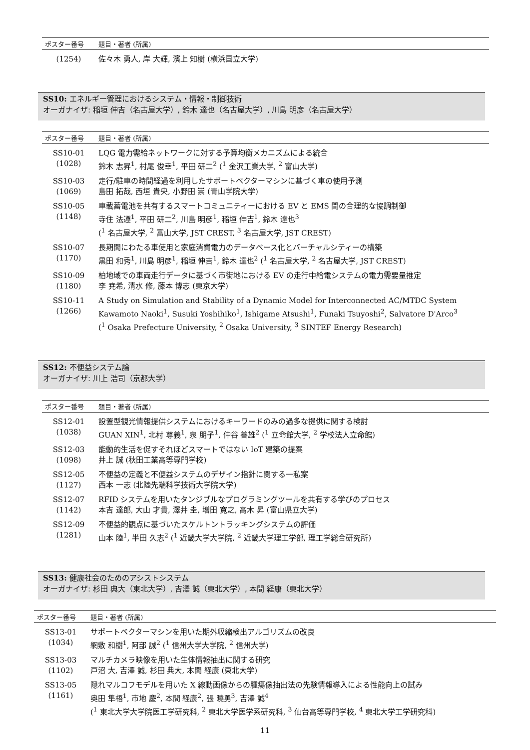| ポスター番号 | 題目・著者 (所属) |
| --- | --- |
| (1254) | 佐々木 勇人, 岸 大輝, 濱上 知樹 (横浜国立大学) |
SS10: エネルギー管理におけるシステム・情報・制御技術
オーガナイザ: 稲垣 伸吉（名古屋大学）, 鈴木 達也（名古屋大学）, 川島 明彦（名古屋大学）
| ポスター番号 | 題目・著者 (所属) |
| --- | --- |
| SS10-01 (1028) | LQG 電力需給ネットワークに対する予算均衡メカニズムによる統合 鈴木 志昇<sup>1</sup>, 村尾 俊幸<sup>1</sup>, 平田 研二<sup>2</sup> (<sup>1</sup> 金沢工業大学, <sup>2</sup> 富山大学) |
| SS10-03 (1069) | 走行/駐車の時間経過を利用したサポートベクターマシンに基づく車の使用予測 島田 拓哉, 西垣 貴央, 小野田 崇 (青山学院大学) |
| SS10-05 (1148) | 車載蓄電池を共有するスマートコミュニティーにおける EV と EMS 間の合理的な協調制御 寺住 法遵<sup>1</sup>, 平田 研二<sup>2</sup>, 川島 明彦<sup>1</sup>, 稲垣 伸吉<sup>1</sup>, 鈴木 達也<sup>3</sup> (<sup>1</sup> 名古屋大学, <sup>2</sup> 富山大学, JST CREST, <sup>3</sup> 名古屋大学, JST CREST) |
| SS10-07 (1170) | 長期間にわたる車使用と家庭消費電力のデータベース化とバーチャルシティーの構築 黒田 和秀<sup>1</sup>, 川島 明彦<sup>1</sup>, 稲垣 伸吉<sup>1</sup>, 鈴木 達也<sup>2</sup> (<sup>1</sup> 名古屋大学, <sup>2</sup> 名古屋大学, JST CREST) |
| SS10-09 (1180) | 柏地域での車両走行データに基づく市街地における EV の走行中給電システムの電力需要量推定 李 尭希, 清水 修, 藤本 博志 (東京大学) |
| SS10-11 (1266) | A Study on Simulation and Stability of a Dynamic Model for Interconnected AC/MTDC System Kawamoto Naoki<sup>1</sup>, Susuki Yoshihiko<sup>1</sup>, Ishigame Atsushi<sup>1</sup>, Funaki Tsuyoshi<sup>2</sup>, Salvatore D'Arco<sup>3</sup> (<sup>1</sup> Osaka Prefecture University, <sup>2</sup> Osaka University, <sup>3</sup> SINTEF Energy Research) |
SS12: 不便益システム論
オーガナイザ: 川上 浩司（京都大学）
| ポスター番号 | 題目・著者 (所属) |
| --- | --- |
| SS12-01 (1038) | 設置型観光情報提供システムにおけるキーワードのみの過多な提供に関する検討 GUAN XIN<sup>1</sup>, 北村 尊義<sup>1</sup>, 泉 朋子<sup>1</sup>, 仲谷 善雄<sup>2</sup> (<sup>1</sup> 立命館大学, <sup>2</sup> 学校法人立命館) |
| SS12-03 (1098) | 能動的生活を促すそれほどスマートではない IoT 建築の提案 井上 誠 (秋田工業高等専門学校) |
| SS12-05 (1127) | 不便益の定義と不便益システムのデザイン指針に関する一私案 西本 一志 (北陸先端科学技術大学院大学) |
| SS12-07 (1142) | RFID システムを用いたタンジブルなプログラミングツールを共有する学びのプロセス 本吉 達郎, 大山 才貴, 澤井 圭, 増田 寛之, 高木 昇 (富山県立大学) |
| SS12-09 (1281) | 不便益的観点に基づいたスケルトントラッキングシステムの評価 山本 陸<sup>1</sup>, 半田 久志<sup>2</sup> (<sup>1</sup> 近畿大学大学院, <sup>2</sup> 近畿大学理工学部, 理工学総合研究所) |
SS13: 健康社会のためのアシストシステム
オーガナイザ: 杉田 典大（東北大学）, 吉澤 誠（東北大学）, 本間 経康（東北大学）
| ポスター番号 | 題目・著者 (所属) |
| --- | --- |
| SS13-01 (1034) | サポートベクターマシンを用いた期外収縮検出アルゴリズムの改良 網敷 和樹<sup>1</sup>, 阿部 誠<sup>2</sup> (<sup>1</sup> 信州大学大学院, <sup>2</sup> 信州大学) |
| SS13-03 (1102) | マルチカメラ映像を用いた生体情報抽出に関する研究 戸沼 大, 吉澤 誠, 杉田 典大, 本間 経康 (東北大学) |
| SS13-05 (1161) | 隠れマルコフモデルを用いた X 線動画像からの腫瘍像抽出法の先験情報導入による性能向上の試み 奥田 隼梧<sup>1</sup>, 市地 慶<sup>2</sup>, 本間 経康<sup>2</sup>, 張 曉勇<sup>3</sup>, 吉澤 誠<sup>4</sup> (<sup>1</sup> 東北大学大学院医工学研究科, <sup>2</sup> 東北大学医学系研究科, <sup>3</sup> 仙台高等専門学校, <sup>4</sup> 東北大学工学研究科) |
11